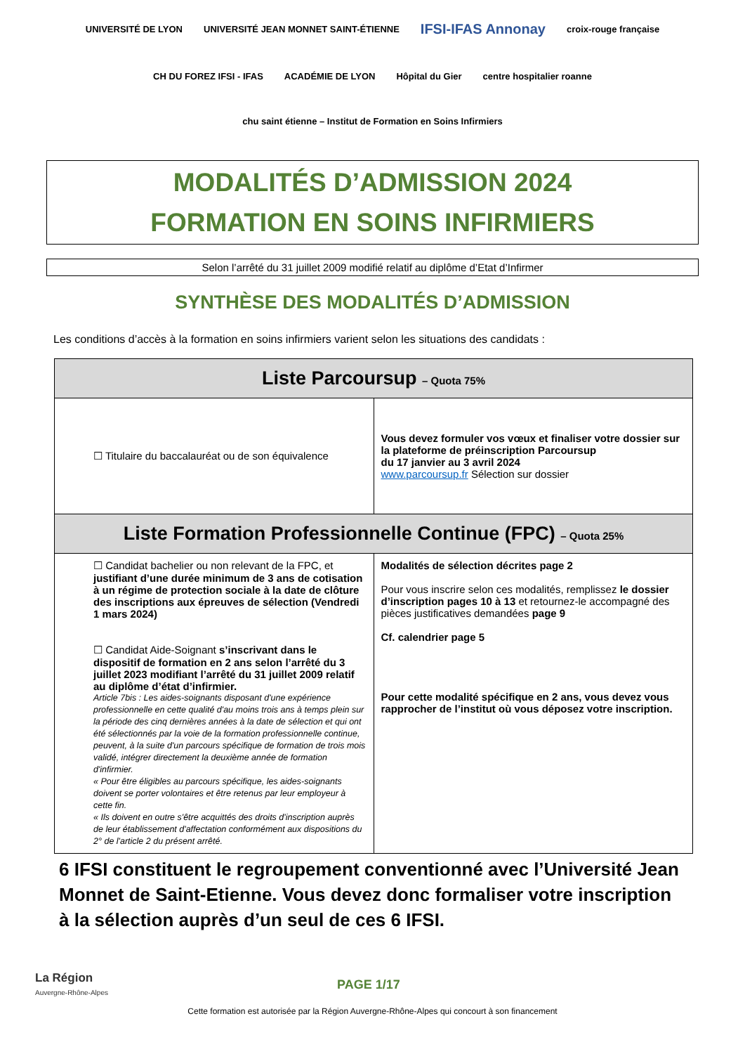UNIVERSITÉ DE LYON UNIVERSITÉ JEAN MONNET SAINT-ÉTIENNE IFSI-IFAS Annonay croix-rouge française CH DU FOREZ IFSI - IFAS ACADÉMIE DE LYON Hôpital du Gier centre hospitalier roanne chu saint étienne – Institut de Formation en Soins Infirmiers
MODALITÉS D’ADMISSION 2024
FORMATION EN SOINS INFIRMIERS
Selon l’arrêté du 31 juillet 2009 modifié relatif au diplôme d’Etat d’Infirmer
SYNTHÈSE DES MODALITÉS D’ADMISSION
Les conditions d’accès à la formation en soins infirmiers varient selon les situations des candidats :
| Liste Parcoursup – Quota 75% | |
| --- | --- |
| ☐ Titulaire du baccalauréat ou de son équivalence | Vous devez formuler vos vœux et finaliser votre dossier sur la plateforme de préinscription Parcoursup du 17 janvier au 3 avril 2024 www.parcoursup.fr Sélection sur dossier |
| Liste Formation Professionnelle Continue (FPC) – Quota 25% | |
| ☐ Candidat bachelier ou non relevant de la FPC, et justifiant d’une durée minimum de 3 ans de cotisation à un régime de protection sociale à la date de clôture des inscriptions aux épreuves de sélection (Vendredi 1 mars 2024) ☐ Candidat Aide-Soignant s’inscrivant dans le dispositif de formation en 2 ans selon l’arrêté du 3 juillet 2023 modifiant l’arrêté du 31 juillet 2009 relatif au diplôme d’état d’infirmier. Article 7bis : Les aides-soignants disposant d'une expérience professionnelle en cette qualité d'au moins trois ans à temps plein sur la période des cinq dernières années à la date de sélection et qui ont été sélectionnés par la voie de la formation professionnelle continue, peuvent, à la suite d'un parcours spécifique de formation de trois mois validé, intégrer directement la deuxième année de formation d'infirmier. « Pour être éligibles au parcours spécifique, les aides-soignants doivent se porter volontaires et être retenus par leur employeur à cette fin. « Ils doivent en outre s'être acquittés des droits d'inscription auprès de leur établissement d'affectation conformément aux dispositions du 2° de l'article 2 du présent arrêté. | Modalités de sélection décrites page 2 Pour vous inscrire selon ces modalités, remplissez le dossier d’inscription pages 10 à 13 et retournez-le accompagné des pièces justificatives demandées page 9 Cf. calendrier page 5 Pour cette modalité spécifique en 2 ans, vous devez vous rapprocher de l’institut où vous déposez votre inscription. |
6 IFSI constituent le regroupement conventionné avec l’Université Jean Monnet de Saint-Etienne. Vous devez donc formaliser votre inscription à la sélection auprès d’un seul de ces 6 IFSI.
La Région
Auvergne-Rhône-Alpes
PAGE 1/17
Cette formation est autorisée par la Région Auvergne-Rhône-Alpes qui concourt à son financement